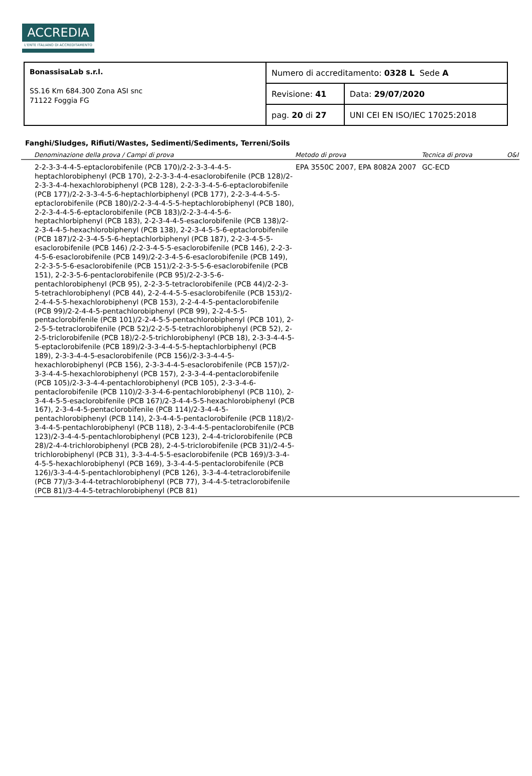ACCREDIA
L'ENTE ITALIANO DI ACCREDITAMENTO
| BonassisaLab s.r.l. SS.16 Km 684.300 Zona ASI snc 71122 Foggia FG | Numero di accreditamento: 0328 L Sede A | |
| | Revisione: 41 | Data: 29/07/2020 |
| | pag. 20 di 27 | UNI CEI EN ISO/IEC 17025:2018 |
Fanghi/Sludges, Rifiuti/Wastes, Sedimenti/Sediments, Terreni/Soils
| | Denominazione della prova / Campi di prova | Metodo di prova | Tecnica di prova | O&I |
| --- | --- | --- | --- | --- |
| | 2-2-3-3-4-4-5-eptaclorobifenile (PCB 170)/2-2-3-3-4-4-5-heptachlorobiphenyl (PCB 170), 2-2-3-3-4-4-esaclorobifenile (PCB 128)/2-2-3-3-4-4-hexachlorobiphenyl (PCB 128), 2-2-3-3-4-5-6-eptaclorobifenile (PCB 177)/2-2-3-3-4-5-6-heptachlorbiphenyl (PCB 177), 2-2-3-4-4-5-5-eptaclorobifenile (PCB 180)/2-2-3-4-4-5-5-heptachlorobiphenyl (PCB 180), 2-2-3-4-4-5-6-eptaclorobifenile (PCB 183)/2-2-3-4-4-5-6-heptachlorbiphenyl (PCB 183), 2-2-3-4-4-5-esaclorobifenile (PCB 138)/2-2-3-4-4-5-hexachlorobiphenyl (PCB 138), 2-2-3-4-5-5-6-eptaclorobifenile (PCB 187)/2-2-3-4-5-5-6-heptachlorbiphenyl (PCB 187), 2-2-3-4-5-5-esaclorobifenile (PCB 146) /2-2-3-4-5-5-esaclorobifenile (PCB 146), 2-2-3-4-5-6-esaclorobifenile (PCB 149)/2-2-3-4-5-6-esaclorobifenile (PCB 149), 2-2-3-5-5-6-esaclorobifenile (PCB 151)/2-2-3-5-5-6-esaclorobifenile (PCB 151), 2-2-3-5-6-pentaclorobifenile (PCB 95)/2-2-3-5-6-pentachlorobiphenyl (PCB 95), 2-2-3-5-tetraclorobifenile (PCB 44)/2-2-3-5-tetrachlorobiphenyl (PCB 44), 2-2-4-4-5-5-esaclorobifenile (PCB 153)/2-2-4-4-5-5-hexachlorobiphenyl (PCB 153), 2-2-4-4-5-pentaclorobifenile (PCB 99)/2-2-4-4-5-pentachlorobiphenyl (PCB 99), 2-2-4-5-5-pentaclorobifenile (PCB 101)/2-2-4-5-5-pentachlorobiphenyl (PCB 101), 2-2-5-5-tetraclorobifenile (PCB 52)/2-2-5-5-tetrachlorobiphenyl (PCB 52), 2-2-5-triclorobifenile (PCB 18)/2-2-5-trichlorobiphenyl (PCB 18), 2-3-3-4-4-5-5-eptaclorobifenile (PCB 189)/2-3-3-4-4-5-5-heptachlorbiphenyl (PCB 189), 2-3-3-4-4-5-esaclorobifenile (PCB 156)/2-3-3-4-4-5-hexachlorobiphenyl (PCB 156), 2-3-3-4-4-5-esaclorobifenile (PCB 157)/2-3-3-4-4-5-hexachlorobiphenyl (PCB 157), 2-3-3-4-4-pentaclorobifenile (PCB 105)/2-3-3-4-4-pentachlorobiphenyl (PCB 105), 2-3-3-4-6-pentaclorobifenile (PCB 110)/2-3-3-4-6-pentachlorobiphenyl (PCB 110), 2-3-4-4-5-5-esaclorobifenile (PCB 167)/2-3-4-4-5-5-hexachlorobiphenyl (PCB 167), 2-3-4-4-5-pentaclorobifenile (PCB 114)/2-3-4-4-5-pentachlorobiphenyl (PCB 114), 2-3-4-4-5-pentaclorobifenile (PCB 118)/2-3-4-4-5-pentachlorobiphenyl (PCB 118), 2-3-4-4-5-pentaclorobifenile (PCB 123)/2-3-4-4-5-pentachlorobiphenyl (PCB 123), 2-4-4-triclorobifenile (PCB 28)/2-4-4-trichlorobiphenyl (PCB 28), 2-4-5-triclorobifenile (PCB 31)/2-4-5-trichlorobiphenyl (PCB 31), 3-3-4-4-5-5-esaclorobifenile (PCB 169)/3-3-4-4-5-5-hexachlorobiphenyl (PCB 169), 3-3-4-4-5-pentaclorobifenile (PCB 126)/3-3-4-4-5-pentachlorobiphenyl (PCB 126), 3-3-4-4-tetraclorobifenile (PCB 77)/3-3-4-4-tetrachlorobiphenyl (PCB 77), 3-4-4-5-tetraclorobifenile (PCB 81)/3-4-4-5-tetrachlorobiphenyl (PCB 81) | EPA 3550C 2007, EPA 8082A 2007 | GC-ECD | |